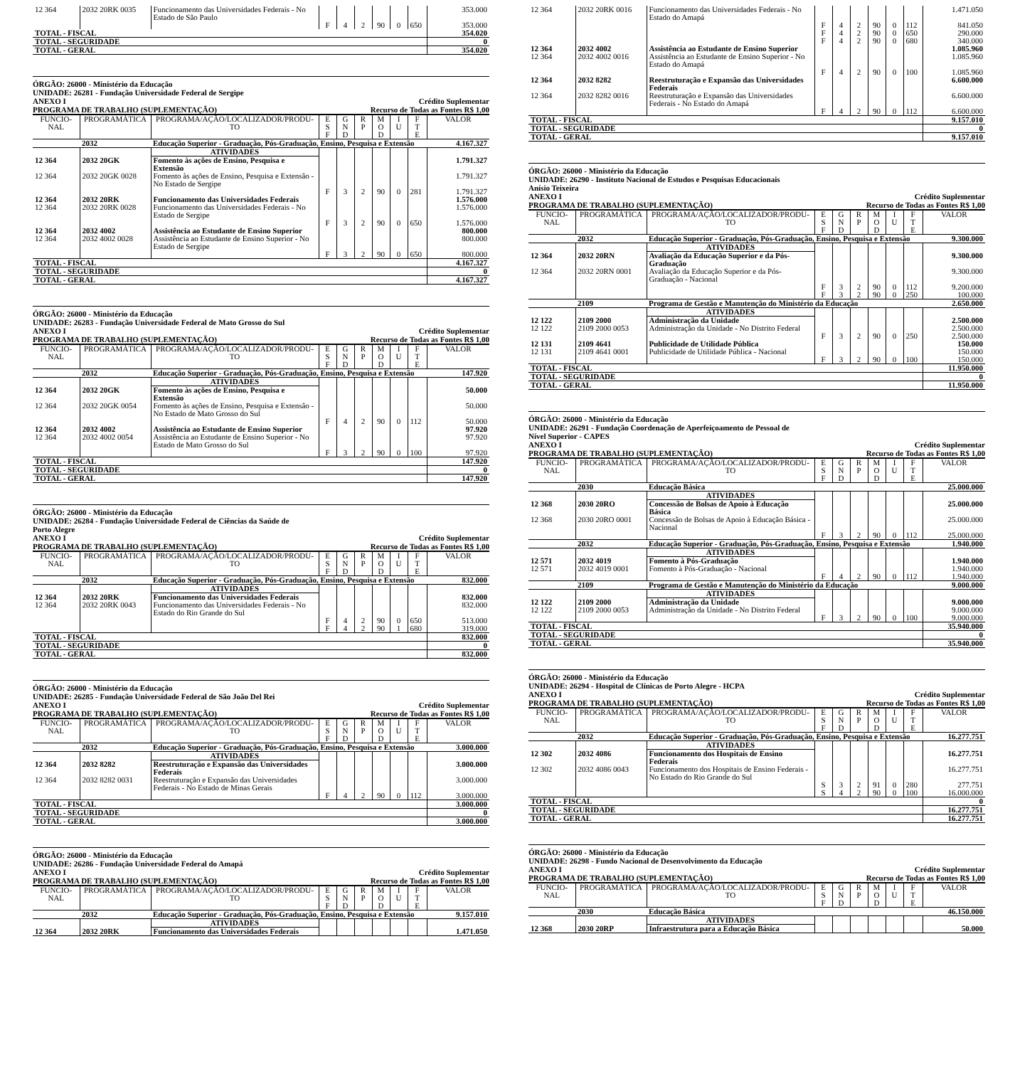| 12 364 | 2032 20RK 0035 | Funcionamento das Universidades Federais - No Estado de São Paulo | | | | | | | 353.000 |
| | | | F | 4 | 2 | 90 | 0 | 650 | 353.000 |
| TOTAL - FISCAL | | | | | | | | | 354.020 |
| TOTAL - SEGURIDADE | | | | | | | | | 0 |
| TOTAL - GERAL | | | | | | | | | 354.020 |
ÓRGÃO: 26000 - Ministério da Educação
UNIDADE: 26281 - Fundação Universidade Federal de Sergipe
ANEXO I Crédito Suplementar
PROGRAMA DE TRABALHO (SUPLEMENTAÇÃO) Recurso de Todas as Fontes R$ 1,00
| FUNCIO- NAL | PROGRAMÁTICA | PROGRAMA/AÇÃO/LOCALIZADOR/PRODU- TO | E S F | G N D | R P | M O D | I U | F T E | VALOR |
| --- | --- | --- | --- | --- | --- | --- | --- | --- | --- |
| | 2032 | Educação Superior - Graduação, Pós-Graduação, Ensino, Pesquisa e Extensão | | | | | | | 4.167.327 |
| | | ATIVIDADES | | | | | | | |
| 12 364 | 2032 20GK | Fomento às ações de Ensino, Pesquisa e Extensão | | | | | | | 1.791.327 |
| 12 364 | 2032 20GK 0028 | Fomento às ações de Ensino, Pesquisa e Extensão - No Estado de Sergipe | | | | | | | 1.791.327 |
| | | | F | 3 | 2 | 90 | 0 | 281 | 1.791.327 |
| 12 364 | 2032 20RK | Funcionamento das Universidades Federais | | | | | | | 1.576.000 |
| 12 364 | 2032 20RK 0028 | Funcionamento das Universidades Federais - No Estado de Sergipe | | | | | | | 1.576.000 |
| | | | F | 3 | 2 | 90 | 0 | 650 | 1.576.000 |
| 12 364 | 2032 4002 | Assistência ao Estudante de Ensino Superior | | | | | | | 800.000 |
| 12 364 | 2032 4002 0028 | Assistência ao Estudante de Ensino Superior - No Estado de Sergipe | | | | | | | 800.000 |
| | | | F | 3 | 2 | 90 | 0 | 650 | 800.000 |
| TOTAL - FISCAL | | | | | | | | | 4.167.327 |
| TOTAL - SEGURIDADE | | | | | | | | | 0 |
| TOTAL - GERAL | | | | | | | | | 4.167.327 |
ÓRGÃO: 26000 - Ministério da Educação
UNIDADE: 26283 - Fundação Universidade Federal de Mato Grosso do Sul
ANEXO I Crédito Suplementar
PROGRAMA DE TRABALHO (SUPLEMENTAÇÃO) Recurso de Todas as Fontes R$ 1,00
| FUNCIO- NAL | PROGRAMÁTICA | PROGRAMA/AÇÃO/LOCALIZADOR/PRODU- TO | E S F | G N D | R P | M O D | I U | F T E | VALOR |
| --- | --- | --- | --- | --- | --- | --- | --- | --- | --- |
| | 2032 | Educação Superior - Graduação, Pós-Graduação, Ensino, Pesquisa e Extensão | | | | | | | 147.920 |
| | | ATIVIDADES | | | | | | | |
| 12 364 | 2032 20GK | Fomento às ações de Ensino, Pesquisa e Extensão | | | | | | | 50.000 |
| 12 364 | 2032 20GK 0054 | Fomento às ações de Ensino, Pesquisa e Extensão - No Estado de Mato Grosso do Sul | | | | | | | 50.000 |
| | | | F | 4 | 2 | 90 | 0 | 112 | 50.000 |
| 12 364 | 2032 4002 | Assistência ao Estudante de Ensino Superior | | | | | | | 97.920 |
| 12 364 | 2032 4002 0054 | Assistência ao Estudante de Ensino Superior - No Estado de Mato Grosso do Sul | | | | | | | 97.920 |
| | | | F | 3 | 2 | 90 | 0 | 100 | 97.920 |
| TOTAL - FISCAL | | | | | | | | | 147.920 |
| TOTAL - SEGURIDADE | | | | | | | | | 0 |
| TOTAL - GERAL | | | | | | | | | 147.920 |
ÓRGÃO: 26000 - Ministério da Educação
UNIDADE: 26284 - Fundação Universidade Federal de Ciências da Saúde de
Porto Alegre
ANEXO I Crédito Suplementar
PROGRAMA DE TRABALHO (SUPLEMENTAÇÃO) Recurso de Todas as Fontes R$ 1,00
| FUNCIO- NAL | PROGRAMÁTICA | PROGRAMA/AÇÃO/LOCALIZADOR/PRODU- TO | E S F | G N D | R P | M O D | I U | F T E | VALOR |
| --- | --- | --- | --- | --- | --- | --- | --- | --- | --- |
| | 2032 | Educação Superior - Graduação, Pós-Graduação, Ensino, Pesquisa e Extensão | | | | | | | 832.000 |
| | | ATIVIDADES | | | | | | | |
| 12 364 | 2032 20RK | Funcionamento das Universidades Federais | | | | | | | 832.000 |
| 12 364 | 2032 20RK 0043 | Funcionamento das Universidades Federais - No Estado do Rio Grande do Sul | | | | | | | 832.000 |
| | | | F | 4 | 2 | 90 | 0 | 650 | 513.000 |
| | | | F | 4 | 2 | 90 | 1 | 680 | 319.000 |
| TOTAL - FISCAL | | | | | | | | | 832.000 |
| TOTAL - SEGURIDADE | | | | | | | | | 0 |
| TOTAL - GERAL | | | | | | | | | 832.000 |
ÓRGÃO: 26000 - Ministério da Educação
UNIDADE: 26285 - Fundação Universidade Federal de São João Del Rei
ANEXO I Crédito Suplementar
PROGRAMA DE TRABALHO (SUPLEMENTAÇÃO) Recurso de Todas as Fontes R$ 1,00
| FUNCIO- NAL | PROGRAMÁTICA | PROGRAMA/AÇÃO/LOCALIZADOR/PRODU- TO | E S F | G N D | R P | M O D | I U | F T E | VALOR |
| --- | --- | --- | --- | --- | --- | --- | --- | --- | --- |
| | 2032 | Educação Superior - Graduação, Pós-Graduação, Ensino, Pesquisa e Extensão | | | | | | | 3.000.000 |
| | | ATIVIDADES | | | | | | | |
| 12 364 | 2032 8282 | Reestruturação e Expansão das Universidades Federais | | | | | | | 3.000.000 |
| 12 364 | 2032 8282 0031 | Reestruturação e Expansão das Universidades Federais - No Estado de Minas Gerais | | | | | | | 3.000.000 |
| | | | F | 4 | 2 | 90 | 0 | 112 | 3.000.000 |
| TOTAL - FISCAL | | | | | | | | | 3.000.000 |
| TOTAL - SEGURIDADE | | | | | | | | | 0 |
| TOTAL - GERAL | | | | | | | | | 3.000.000 |
ÓRGÃO: 26000 - Ministério da Educação
UNIDADE: 26286 - Fundação Universidade Federal do Amapá
ANEXO I Crédito Suplementar
PROGRAMA DE TRABALHO (SUPLEMENTAÇÃO) Recurso de Todas as Fontes R$ 1,00
| FUNCIO- NAL | PROGRAMÁTICA | PROGRAMA/AÇÃO/LOCALIZADOR/PRODU- TO | E S F | G N D | R P | M O D | I U | F T E | VALOR |
| --- | --- | --- | --- | --- | --- | --- | --- | --- | --- |
| | 2032 | Educação Superior - Graduação, Pós-Graduação, Ensino, Pesquisa e Extensão | | | | | | | 9.157.010 |
| | | ATIVIDADES | | | | | | | |
| 12 364 | 2032 20RK | Funcionamento das Universidades Federais | | | | | | | 1.471.050 |
| 12 364 | 2032 20RK 0016 | Funcionamento das Universidades Federais - No Estado do Amapá | | | | | | | 1.471.050 |
| | | | F | 4 | 2 | 90 | 0 | 112 | 841.050 |
| | | | F | 4 | 2 | 90 | 0 | 650 | 290.000 |
| | | | F | 4 | 2 | 90 | 0 | 680 | 340.000 |
| 12 364 | 2032 4002 | Assistência ao Estudante de Ensino Superior | | | | | | | 1.085.960 |
| 12 364 | 2032 4002 0016 | Assistência ao Estudante de Ensino Superior - No Estado do Amapá | | | | | | | 1.085.960 |
| | | | F | 4 | 2 | 90 | 0 | 100 | 1.085.960 |
| 12 364 | 2032 8282 | Reestruturação e Expansão das Universidades Federais | | | | | | | 6.600.000 |
| 12 364 | 2032 8282 0016 | Reestruturação e Expansão das Universidades Federais - No Estado do Amapá | | | | | | | 6.600.000 |
| | | | F | 4 | 2 | 90 | 0 | 112 | 6.600.000 |
| TOTAL - FISCAL | | | | | | | | | 9.157.010 |
| TOTAL - SEGURIDADE | | | | | | | | | 0 |
| TOTAL - GERAL | | | | | | | | | 9.157.010 |
ÓRGÃO: 26000 - Ministério da Educação
UNIDADE: 26290 - Instituto Nacional de Estudos e Pesquisas Educacionais
Anísio Teixeira
ANEXO I Crédito Suplementar
PROGRAMA DE TRABALHO (SUPLEMENTAÇÃO) Recurso de Todas as Fontes R$ 1,00
| FUNCIO- NAL | PROGRAMÁTICA | PROGRAMA/AÇÃO/LOCALIZADOR/PRODU- TO | E S F | G N D | R P | M O D | I U | F T E | VALOR |
| --- | --- | --- | --- | --- | --- | --- | --- | --- | --- |
| | 2032 | Educação Superior - Graduação, Pós-Graduação, Ensino, Pesquisa e Extensão | | | | | | | 9.300.000 |
| | | ATIVIDADES | | | | | | | |
| 12 364 | 2032 20RN | Avaliação da Educação Superior e da Pós-Graduação | | | | | | | 9.300.000 |
| 12 364 | 2032 20RN 0001 | Avaliação da Educação Superior e da Pós-Graduação - Nacional | | | | | | | 9.300.000 |
| | | | F | 3 | 2 | 90 | 0 | 112 | 9.200.000 |
| | | | F | 3 | 2 | 90 | 0 | 250 | 100.000 |
| | 2109 | Programa de Gestão e Manutenção do Ministério da Educação | | | | | | | 2.650.000 |
| | | ATIVIDADES | | | | | | | |
| 12 122 | 2109 2000 | Administração da Unidade | | | | | | | 2.500.000 |
| 12 122 | 2109 2000 0053 | Administração da Unidade - No Distrito Federal | | | | | | | 2.500.000 |
| | | | F | 3 | 2 | 90 | 0 | 250 | 2.500.000 |
| 12 131 | 2109 4641 | Publicidade de Utilidade Pública | | | | | | | 150.000 |
| 12 131 | 2109 4641 0001 | Publicidade de Utilidade Pública - Nacional | | | | | | | 150.000 |
| | | | F | 3 | 2 | 90 | 0 | 100 | 150.000 |
| TOTAL - FISCAL | | | | | | | | | 11.950.000 |
| TOTAL - SEGURIDADE | | | | | | | | | 0 |
| TOTAL - GERAL | | | | | | | | | 11.950.000 |
ÓRGÃO: 26000 - Ministério da Educação
UNIDADE: 26291 - Fundação Coordenação de Aperfeiçoamento de Pessoal de
Nível Superior - CAPES
ANEXO I Crédito Suplementar
PROGRAMA DE TRABALHO (SUPLEMENTAÇÃO) Recurso de Todas as Fontes R$ 1,00
| FUNCIO- NAL | PROGRAMÁTICA | PROGRAMA/AÇÃO/LOCALIZADOR/PRODU- TO | E S F | G N D | R P | M O D | I U | F T E | VALOR |
| --- | --- | --- | --- | --- | --- | --- | --- | --- | --- |
| | 2030 | Educação Básica | | | | | | | 25.000.000 |
| | | ATIVIDADES | | | | | | | |
| 12 368 | 2030 20RO | Concessão de Bolsas de Apoio à Educação Básica | | | | | | | 25.000.000 |
| 12 368 | 2030 20RO 0001 | Concessão de Bolsas de Apoio à Educação Básica - Nacional | | | | | | | 25.000.000 |
| | | | F | 3 | 2 | 90 | 0 | 112 | 25.000.000 |
| | 2032 | Educação Superior - Graduação, Pós-Graduação, Ensino, Pesquisa e Extensão | | | | | | | 1.940.000 |
| | | ATIVIDADES | | | | | | | |
| 12 571 | 2032 4019 | Fomento à Pós-Graduação | | | | | | | 1.940.000 |
| 12 571 | 2032 4019 0001 | Fomento à Pós-Graduação - Nacional | | | | | | | 1.940.000 |
| | | | F | 4 | 2 | 90 | 0 | 112 | 1.940.000 |
| | 2109 | Programa de Gestão e Manutenção do Ministério da Educação | | | | | | | 9.000.000 |
| | | ATIVIDADES | | | | | | | |
| 12 122 | 2109 2000 | Administração da Unidade | | | | | | | 9.000.000 |
| 12 122 | 2109 2000 0053 | Administração da Unidade - No Distrito Federal | | | | | | | 9.000.000 |
| | | | F | 3 | 2 | 90 | 0 | 100 | 9.000.000 |
| TOTAL - FISCAL | | | | | | | | | 35.940.000 |
| TOTAL - SEGURIDADE | | | | | | | | | 0 |
| TOTAL - GERAL | | | | | | | | | 35.940.000 |
ÓRGÃO: 26000 - Ministério da Educação
UNIDADE: 26294 - Hospital de Clínicas de Porto Alegre - HCPA
ANEXO I Crédito Suplementar
PROGRAMA DE TRABALHO (SUPLEMENTAÇÃO) Recurso de Todas as Fontes R$ 1,00
| FUNCIO- NAL | PROGRAMÁTICA | PROGRAMA/AÇÃO/LOCALIZADOR/PRODU- TO | E S F | G N D | R P | M O D | I U | F T E | VALOR |
| --- | --- | --- | --- | --- | --- | --- | --- | --- | --- |
| | 2032 | Educação Superior - Graduação, Pós-Graduação, Ensino, Pesquisa e Extensão | | | | | | | 16.277.751 |
| | | ATIVIDADES | | | | | | | |
| 12 302 | 2032 4086 | Funcionamento dos Hospitais de Ensino Federais | | | | | | | 16.277.751 |
| 12 302 | 2032 4086 0043 | Funcionamento dos Hospitais de Ensino Federais - No Estado do Rio Grande do Sul | | | | | | | 16.277.751 |
| | | | S | 3 | 2 | 91 | 0 | 280 | 277.751 |
| | | | S | 4 | 2 | 90 | 0 | 100 | 16.000.000 |
| TOTAL - FISCAL | | | | | | | | | 0 |
| TOTAL - SEGURIDADE | | | | | | | | | 16.277.751 |
| TOTAL - GERAL | | | | | | | | | 16.277.751 |
ÓRGÃO: 26000 - Ministério da Educação
UNIDADE: 26298 - Fundo Nacional de Desenvolvimento da Educação
ANEXO I Crédito Suplementar
PROGRAMA DE TRABALHO (SUPLEMENTAÇÃO) Recurso de Todas as Fontes R$ 1,00
| FUNCIO- NAL | PROGRAMÁTICA | PROGRAMA/AÇÃO/LOCALIZADOR/PRODU- TO | E S F | G N D | R P | M O D | I U | F T E | VALOR |
| --- | --- | --- | --- | --- | --- | --- | --- | --- | --- |
| | 2030 | Educação Básica | | | | | | | 46.150.000 |
| | | ATIVIDADES | | | | | | | |
| 12 368 | 2030 20RP | Infraestrutura para a Educação Básica | | | | | | | 50.000 |